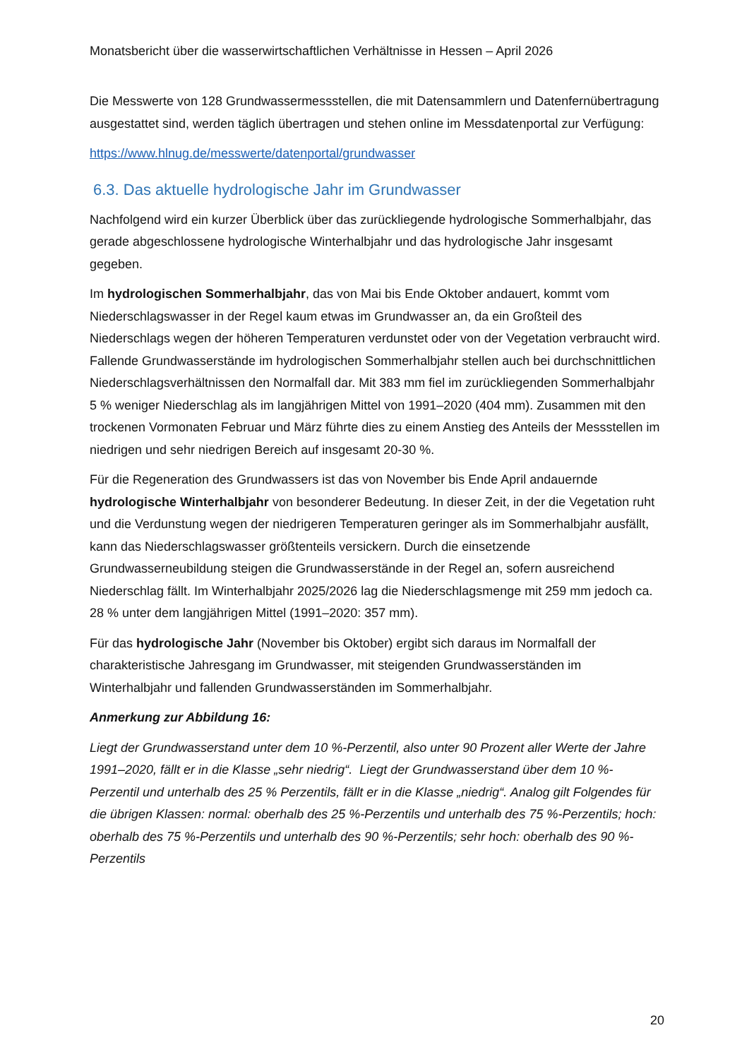Monatsbericht über die wasserwirtschaftlichen Verhältnisse in Hessen – April 2026
Die Messwerte von 128 Grundwassermessstellen, die mit Datensammlern und Datenfernübertragung ausgestattet sind, werden täglich übertragen und stehen online im Messdatenportal zur Verfügung:
https://www.hlnug.de/messwerte/datenportal/grundwasser
6.3. Das aktuelle hydrologische Jahr im Grundwasser
Nachfolgend wird ein kurzer Überblick über das zurückliegende hydrologische Sommerhalbjahr, das gerade abgeschlossene hydrologische Winterhalbjahr und das hydrologische Jahr insgesamt gegeben.
Im hydrologischen Sommerhalbjahr, das von Mai bis Ende Oktober andauert, kommt vom Niederschlagswasser in der Regel kaum etwas im Grundwasser an, da ein Großteil des Niederschlags wegen der höheren Temperaturen verdunstet oder von der Vegetation verbraucht wird. Fallende Grundwasserstände im hydrologischen Sommerhalbjahr stellen auch bei durchschnittlichen Niederschlagsverhältnissen den Normalfall dar. Mit 383 mm fiel im zurückliegenden Sommerhalbjahr 5 % weniger Niederschlag als im langjährigen Mittel von 1991–2020 (404 mm). Zusammen mit den trockenen Vormonaten Februar und März führte dies zu einem Anstieg des Anteils der Messstellen im niedrigen und sehr niedrigen Bereich auf insgesamt 20-30 %.
Für die Regeneration des Grundwassers ist das von November bis Ende April andauernde hydrologische Winterhalbjahr von besonderer Bedeutung. In dieser Zeit, in der die Vegetation ruht und die Verdunstung wegen der niedrigeren Temperaturen geringer als im Sommerhalbjahr ausfällt, kann das Niederschlagswasser größtenteils versickern. Durch die einsetzende Grundwasserneubildung steigen die Grundwasserstände in der Regel an, sofern ausreichend Niederschlag fällt. Im Winterhalbjahr 2025/2026 lag die Niederschlagsmenge mit 259 mm jedoch ca. 28 % unter dem langjährigen Mittel (1991–2020: 357 mm).
Für das hydrologische Jahr (November bis Oktober) ergibt sich daraus im Normalfall der charakteristische Jahresgang im Grundwasser, mit steigenden Grundwasserständen im Winterhalbjahr und fallenden Grundwasserständen im Sommerhalbjahr.
Anmerkung zur Abbildung 16:
Liegt der Grundwasserstand unter dem 10 %-Perzentil, also unter 90 Prozent aller Werte der Jahre 1991–2020, fällt er in die Klasse „sehr niedrig“. Liegt der Grundwasserstand über dem 10 %-Perzentil und unterhalb des 25 % Perzentils, fällt er in die Klasse „niedrig“. Analog gilt Folgendes für die übrigen Klassen: normal: oberhalb des 25 %-Perzentils und unterhalb des 75 %-Perzentils; hoch: oberhalb des 75 %-Perzentils und unterhalb des 90 %-Perzentils; sehr hoch: oberhalb des 90 %-Perzentils
20